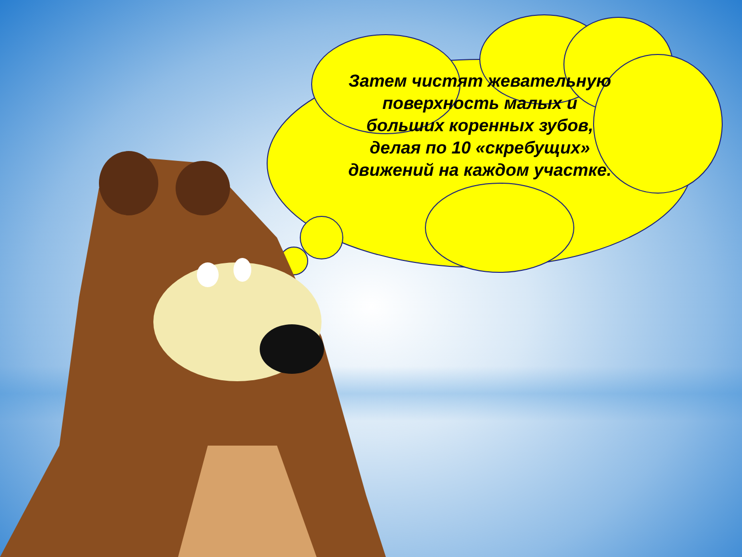Затем чистят жевательную поверхность малых и больших коренных зубов, делая по 10 «скребущих» движений на каждом участке.